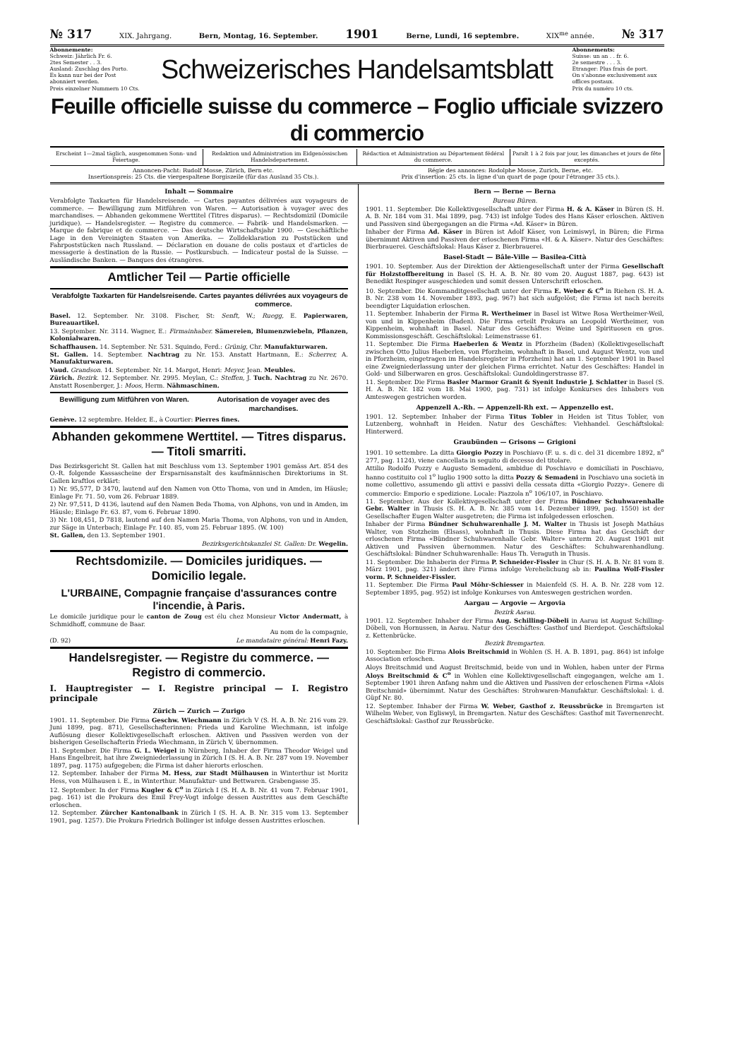№ 317 XIX. Jahrgang. Bern, Montag, 16. September. 1901 Berne, Lundi, 16 septembre. XIX<sup>me</sup> année. № 317
Abonnemente:
Schweiz: Jährlich Fr. 6.
2tes Semester . . 3.
Ausland: Zuschlag des Porto.
Es kann nur bei der Post abonniert werden.
Preis einzelner Nummern 10 Cts.
Schweizerisches Handelsamtsblatt
Abonnements:
Suisse: un an . . fr. 6.
2e semestre . . . 3.
Etranger: Plus frais de port.
On s'abonne exclusivement aux offices postaux.
Prix du numéro 10 cts.
Feuille officielle suisse du commerce – Foglio ufficiale svizzero di commercio
Erscheint 1—2mal täglich, ausgenommen Sonn- und Feiertage.
Redaktion und Administration im Eidgenössischen Handelsdepartement.
Rédaction et Administration au Département fédéral du commerce.
Paraît 1 à 2 fois par jour, les dimanches et jours de fête exceptés.
Annoncen-Pacht: Rudolf Mosse, Zürich, Bern etc.
Insertionspreis: 25 Cts. die viergespaltene Borgiszeile (für das Ausland 35 Cts.).
Régie des annonces: Rodolphe Mosse, Zurich, Berne, etc.
Prix d'insertion: 25 cts. la ligne d'un quart de page (pour l'étranger 35 cts.).
Inhalt — Sommaire
Verabfolgte Taxkarten für Handelsreisende. — Cartes payantes délivrées aux voyageurs de commerce. — Bewilligung zum Mitführen von Waren. — Autorisation à voyager avec des marchandises. — Abhanden gekommene Werttitel (Titres disparus). — Rechtsdomizil (Domicile juridique). — Handelsregister. — Registre du commerce. — Fabrik- und Handelsmarken. — Marque de fabrique et de commerce. — Das deutsche Wirtschaftsjahr 1900. — Geschäftliche Lage in den Vereinigten Staaten von Amerika. — Zolldeklaration zu Poststücken und Fahrpoststücken nach Russland. — Déclaration en douane de colis postaux et d'articles de messagerie à destination de la Russie. — Postkursbuch. — Indicateur postal de la Suisse. — Ausländische Banken. — Banques des étrangères.
Amtlicher Teil — Partie officielle
Verabfolgte Taxkarten für Handelsreisende. Cartes payantes délivrées aux voyageurs de commerce.
Basel. 12. September. Nr. 3108. Fischer, St: Senft, W.; Ruegg, E. Papierwaren, Bureauartikel.
13. September. Nr. 3114. Wagner, E.: Firmainhaber. Sämereien, Blumenzwiebeln, Pflanzen, Kolonialwaren.
Schaffhausen. 14. September. Nr. 531. Squindo, Ferd.: Grünig, Chr. Manufakturwaren.
St. Gallen. 14. September. Nachtrag zu Nr. 153. Anstatt Hartmann, E.: Scherrer, A. Manufakturwaren.
Vaud. Grandson. 14. September. Nr. 14. Margot, Henri: Meyer, Jean. Meubles.
Zürich. Bezirk. 12. September. Nr. 2995. Meylan, C.: Steffen, J. Tuch. Nachtrag zu Nr. 2670. Anstatt Rosenberger, J.: Moos, Herm. Nähmaschinen.
Bewilligung zum Mitführen von Waren. Autorisation de voyager avec des marchandises.
Genève. 12 septembre. Helder, E., à Courtier: Pierres fines.
Abhanden gekommene Werttitel. — Titres disparus. — Titoli smarriti.
Das Bezirksgericht St. Gallen hat mit Beschluss vom 13. September 1901 gemäss Art. 854 des O.-R. folgende Kassascheine der Ersparnisanstalt des kaufmännischen Direktoriums in St. Gallen kraftlos erklärt:
1) Nr. 95,577, D 3470, lautend auf den Namen von Otto Thoma, von und in Amden, im Häusle; Einlage Fr. 71. 50, vom 26. Februar 1889.
2) Nr. 97,511, D 4136, lautend auf den Namen Beda Thoma, von Alphons, von und in Amden, im Häusle; Einlage Fr. 63. 87, vom 6. Februar 1890.
3) Nr. 108,451, D 7818, lautend auf den Namen Maria Thoma, von Alphons, von und in Amden, zur Säge in Unterbach; Einlage Fr. 140. 85, vom 25. Februar 1895. (W. 100)
St. Gallen, den 13. September 1901.
Bezirksgerichtskanzlei St. Gallen: Dr. Wegelin.
Rechtsdomizile. — Domiciles juridiques. — Domicilio legale.
L'URBAINE, Compagnie française d'assurances contre l'incendie, à Paris.
Le domicile juridique pour le canton de Zoug est élu chez Monsieur Victor Andermatt, à Schmidhoff, commune de Baar.
Au nom de la compagnie,
(D. 92) Le mandataire général: Henri Fazy.
Handelsregister. — Registre du commerce. — Registro di commercio.
I. Hauptregister — I. Registre principal — I. Registro principale
Zürich — Zurich — Zurigo
1901. 11. September. Die Firma Geschw. Wiechmann in Zürich V (S. H. A. B. Nr. 216 vom 29. Juni 1899, pag. 871), Gesellschafterinnen: Frieda und Karoline Wiechmann, ist infolge Auflösung dieser Kollektivgesellschaft erloschen. Aktiven und Passiven werden von der bisherigen Gesellschafterin Frieda Wiechmann, in Zürich V, übernommen.
11. September. Die Firma G. L. Weigel in Nürnberg, Inhaber der Firma Theodor Weigel und Hans Engelbreit, hat ihre Zweigniederlassung in Zürich I (S. H. A. B. Nr. 287 vom 19. November 1897, pag. 1175) aufgegeben; die Firma ist daher hierorts erloschen.
12. September. Inhaber der Firma M. Hess, zur Stadt Mülhausen in Winterthur ist Moritz Hess, von Mülhausen i. E., in Winterthur. Manufaktur- und Bettwaren. Grabengasse 35.
12. September. In der Firma Kugler & C<sup>o</sup> in Zürich I (S. H. A. B. Nr. 41 vom 7. Februar 1901, pag. 161) ist die Prokura des Emil Frey-Vogt infolge dessen Austrittes aus dem Geschäfte erloschen.
12. September. Zürcher Kantonalbank in Zürich I (S. H. A. B. Nr. 315 vom 13. September 1901, pag. 1257). Die Prokura Friedrich Bollinger ist infolge dessen Austrittes erloschen.
Bern — Berne — Berna
Bureau Büren.
1901. 11. September. Die Kollektivgesellschaft unter der Firma H. & A. Käser in Büren (S. H. A. B. Nr. 184 vom 31. Mai 1899, pag. 743) ist infolge Todes des Hans Käser erloschen. Aktiven und Passiven sind übergegangen an die Firma «Ad. Käser» in Büren.
Inhaber der Firma Ad. Käser in Büren ist Adolf Käser, von Leimiswyl, in Büren; die Firma übernimmt Aktiven und Passiven der erloschenen Firma «H. & A. Käser». Natur des Geschäftes: Bierbrauerei. Geschäftslokal: Haus Käser z. Bierbrauerei.
Basel-Stadt — Bâle-Ville — Basilea-Città
1901. 10. September. Aus der Direktion der Aktiengesellschaft unter der Firma Gesellschaft für Holzstoffbereitung in Basel (S. H. A. B. Nr. 80 vom 20. August 1887, pag. 643) ist Benedikt Respinger ausgeschieden und somit dessen Unterschrift erloschen.
10. September. Die Kommanditgesellschaft unter der Firma E. Weber & C<sup>o</sup> in Riehen (S. H. A. B. Nr. 238 vom 14. November 1893, pag. 967) hat sich aufgelöst; die Firma ist nach bereits beendigter Liquidation erloschen.
11. September. Inhaberin der Firma R. Wertheimer in Basel ist Witwe Rosa Wertheimer-Weil, von und in Kippenheim (Baden). Die Firma erteilt Prokura an Leopold Wertheimer, von Kippenheim, wohnhaft in Basel. Natur des Geschäftes: Weine und Spirituosen en gros. Kommissionsgeschäft. Geschäftslokal: Leimenstrasse 61.
11. September. Die Firma Haeberlen & Wentz in Pforzheim (Baden) (Kollektivgesellschaft zwischen Otto Julius Haeberlen, von Pforzheim, wohnhaft in Basel, und August Wentz, von und in Pforzheim, eingetragen im Handelsregister in Pforzheim) hat am 1. September 1901 in Basel eine Zweigniederlassung unter der gleichen Firma errichtet. Natur des Geschäftes: Handel in Gold- und Silberwaren en gros. Geschäftslokal: Gundoldingerstrasse 87.
11. September. Die Firma Basler Marmor Granit & Syenit Industrie J. Schlatter in Basel (S. H. A. B. Nr. 182 vom 18. Mai 1900, pag. 731) ist infolge Konkurses des Inhabers von Amteswegen gestrichen worden.
Appenzell A.-Rh. — Appenzell-Rh ext. — Appenzello est.
1901. 12. September. Inhaber der Firma Titus Tobler in Heiden ist Titus Tobler, von Lutzenberg, wohnhaft in Heiden. Natur des Geschäftes: Viehhandel. Geschäftslokal: Hinterwerd.
Graubünden — Grisons — Grigioni
1901. 10 settembre. La ditta Giorgio Pozzy in Poschiavo (F. u. s. di c. del 31 dicembre 1892, n<sup>o</sup> 277, pag. 1124), viene cancellata in seguito di decesso del titolare.
Attilio Rodolfo Pozzy e Augusto Semadeni, ambidue di Poschiavo e domiciliati in Poschiavo, hanno costituito col 1<sup>o</sup> luglio 1900 sotto la ditta Pozzy & Semadeni in Poschiavo una società in nome collettivo, assumendo gli attivi e passivi della cessata ditta «Giorgio Pozzy». Genere di commercio: Emporio e spedizione. Locale: Piazzola n<sup>o</sup> 106/107, in Poschiavo.
11. September. Aus der Kollektivgesellschaft unter der Firma Bündner Schuhwarenhalle Gebr. Walter in Thusis (S. H. A. B. Nr. 385 vom 14. Dezember 1899, pag. 1550) ist der Gesellschafter Eugen Walter ausgetreten; die Firma ist infolgedessen erloschen.
Inhaber der Firma Bündner Schuhwarenhalle J. M. Walter in Thusis ist Joseph Mathäus Walter, von Stotzheim (Elsass), wohnhaft in Thusis. Diese Firma hat das Geschäft der erloschenen Firma «Bündner Schuhwarenhalle Gebr. Walter» unterm 20. August 1901 mit Aktiven und Passiven übernommen. Natur des Geschäftes: Schuhwarenhandlung. Geschäftslokal: Bündner Schuhwarenhalle: Haus Th. Veraguth in Thusis.
11. September. Die Inhaberin der Firma P. Schneider-Fissler in Chur (S. H. A. B. Nr. 81 vom 8. März 1901, pag. 321) ändert ihre Firma infolge Verehelichung ab in: Paulina Wolf-Fissler vorm. P. Schneider-Fissler.
11. September. Die Firma Paul Möhr-Schiesser in Maienfeld (S. H. A. B. Nr. 228 vom 12. September 1895, pag. 952) ist infolge Konkurses von Amteswegen gestrichen worden.
Aargau — Argovie — Argovia
Bezirk Aarau.
1901. 12. September. Inhaber der Firma Aug. Schilling-Döbeli in Aarau ist August Schilling-Döbeli, von Hornussen, in Aarau. Natur des Geschäftes: Gasthof und Bierdepot. Geschäftslokal z. Kettenbrücke.
Bezirk Bremgarten.
10. September. Die Firma Alois Breitschmid in Wohlen (S. H. A. B. 1891, pag. 864) ist infolge Association erloschen.
Aloys Breitschmid und August Breitschmid, beide von und in Wohlen, haben unter der Firma Aloys Breitschmid & C<sup>o</sup> in Wohlen eine Kollektivgesellschaft eingegangen, welche am 1. September 1901 ihren Anfang nahm und die Aktiven und Passiven der erloschenen Firma «Alois Breitschmid» übernimmt. Natur des Geschäftes: Strohwaren-Manufaktur. Geschäftslokal: i. d. Güpf Nr. 80.
12. September. Inhaber der Firma W. Weber, Gasthof z. Reussbrücke in Bremgarten ist Wilhelm Weber, von Egliswyl, in Bremgarten. Natur des Geschäftes: Gasthof mit Tavernenrecht. Geschäftslokal: Gasthof zur Reussbrücke.